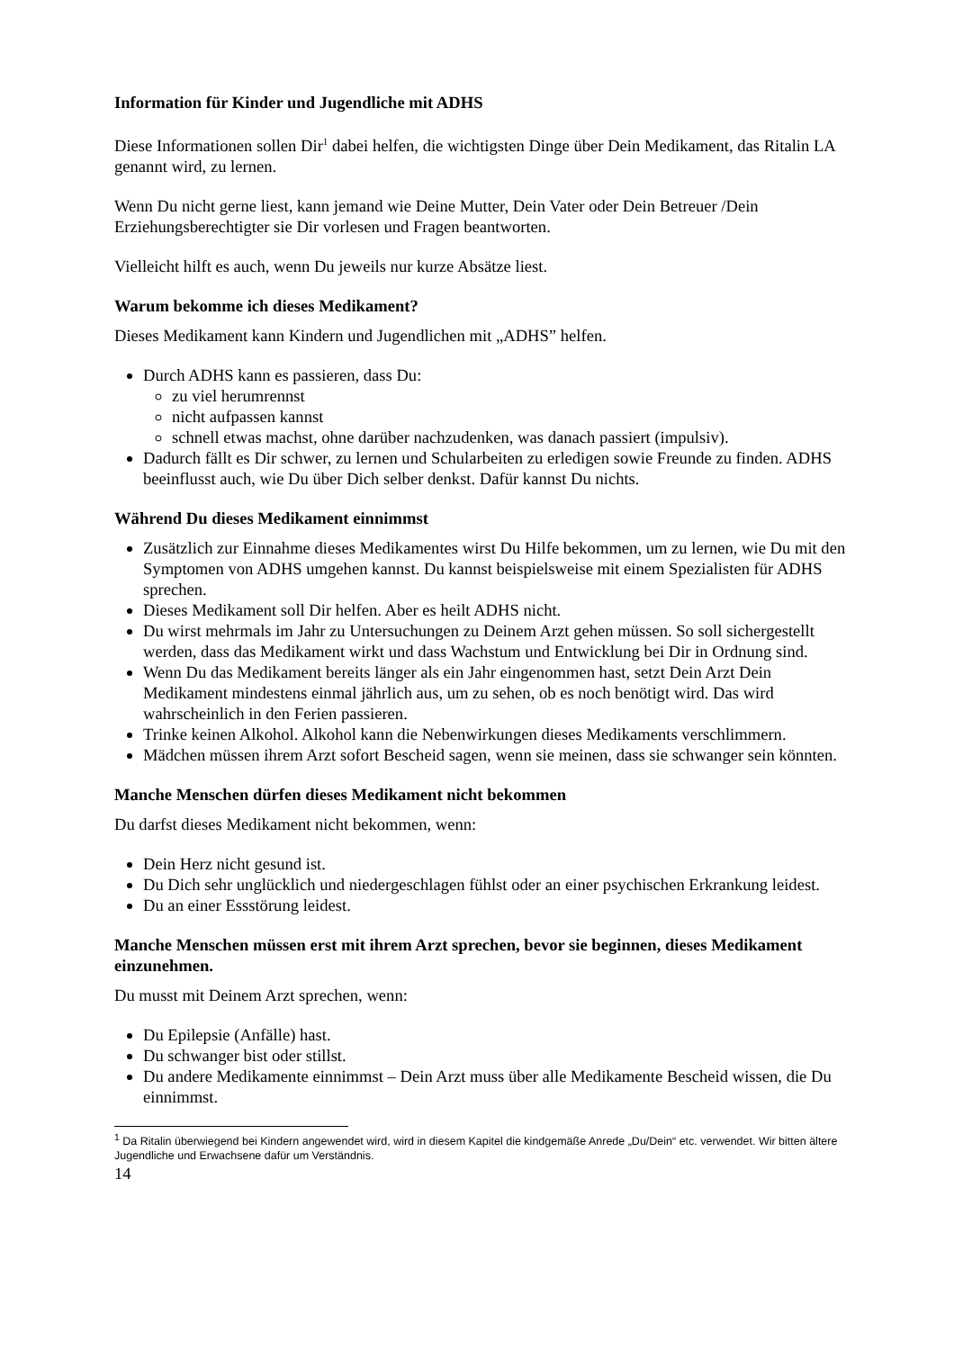Information für Kinder und Jugendliche mit ADHS
Diese Informationen sollen Dir<sup>1</sup> dabei helfen, die wichtigsten Dinge über Dein Medikament, das Ritalin LA genannt wird, zu lernen.
Wenn Du nicht gerne liest, kann jemand wie Deine Mutter, Dein Vater oder Dein Betreuer /Dein Erziehungsberechtigter sie Dir vorlesen und Fragen beantworten.
Vielleicht hilft es auch, wenn Du jeweils nur kurze Absätze liest.
Warum bekomme ich dieses Medikament?
Dieses Medikament kann Kindern und Jugendlichen mit „ADHS” helfen.
Durch ADHS kann es passieren, dass Du:
zu viel herumrennst
nicht aufpassen kannst
schnell etwas machst, ohne darüber nachzudenken, was danach passiert (impulsiv).
Dadurch fällt es Dir schwer, zu lernen und Schularbeiten zu erledigen sowie Freunde zu finden. ADHS beeinflusst auch, wie Du über Dich selber denkst. Dafür kannst Du nichts.
Während Du dieses Medikament einnimmst
Zusätzlich zur Einnahme dieses Medikamentes wirst Du Hilfe bekommen, um zu lernen, wie Du mit den Symptomen von ADHS umgehen kannst. Du kannst beispielsweise mit einem Spezialisten für ADHS sprechen.
Dieses Medikament soll Dir helfen. Aber es heilt ADHS nicht.
Du wirst mehrmals im Jahr zu Untersuchungen zu Deinem Arzt gehen müssen. So soll sichergestellt werden, dass das Medikament wirkt und dass Wachstum und Entwicklung bei Dir in Ordnung sind.
Wenn Du das Medikament bereits länger als ein Jahr eingenommen hast, setzt Dein Arzt Dein Medikament mindestens einmal jährlich aus, um zu sehen, ob es noch benötigt wird. Das wird wahrscheinlich in den Ferien passieren.
Trinke keinen Alkohol. Alkohol kann die Nebenwirkungen dieses Medikaments verschlimmern.
Mädchen müssen ihrem Arzt sofort Bescheid sagen, wenn sie meinen, dass sie schwanger sein könnten.
Manche Menschen dürfen dieses Medikament nicht bekommen
Du darfst dieses Medikament nicht bekommen, wenn:
Dein Herz nicht gesund ist.
Du Dich sehr unglücklich und niedergeschlagen fühlst oder an einer psychischen Erkrankung leidest.
Du an einer Essstörung leidest.
Manche Menschen müssen erst mit ihrem Arzt sprechen, bevor sie beginnen, dieses Medikament einzunehmen.
Du musst mit Deinem Arzt sprechen, wenn:
Du Epilepsie (Anfälle) hast.
Du schwanger bist oder stillst.
Du andere Medikamente einnimmst – Dein Arzt muss über alle Medikamente Bescheid wissen, die Du einnimmst.
<sup>1</sup> Da Ritalin überwiegend bei Kindern angewendet wird, wird in diesem Kapitel die kindgemäße Anrede „Du/Dein“ etc. verwendet. Wir bitten ältere Jugendliche und Erwachsene dafür um Verständnis.
14